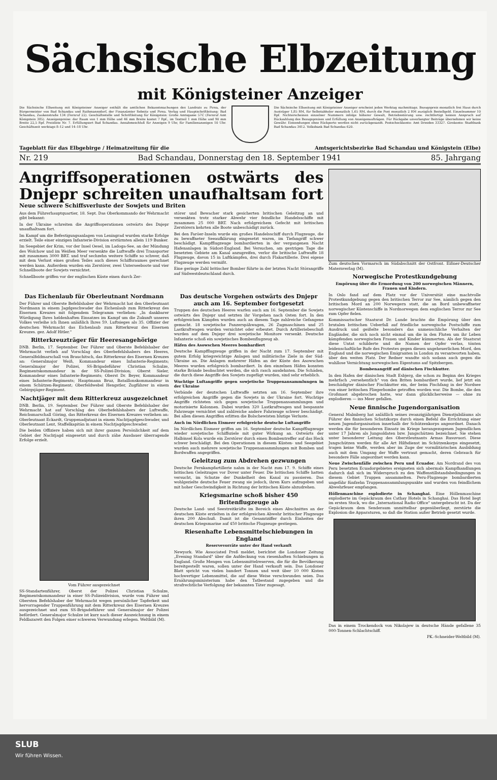Sächsische Elbzeitung
mit Königsteiner Anzeiger
Die Sächsische Elbzeitung mit Königsteiner Anzeiger enthält die amtlichen Bekanntmachungen des Landrats zu Pirna, der Bürgermeister von Bad Schandau und Rathmannsdorf, der Finanzämter Sebnitz und Pirna. Verlag und Hauptschriftleitung: Bad Schandau, Zaukenstraße 134 (Fernruf 22). Geschäftsstelle und Schriftleitung für Königstein: Große Amtsgasse 57C (Fernruf Amt Königstein 385). Anzeigenpreise: der Raum von 1 mm Höhe und 46 mm Breite kostet 7 Rpf., im Textteil 1 mm Höhe und 90 mm Breite 22,5 Rpf. Preisliste Nr. 7. Erfüllungsort Bad Schandau. Annahmeschluß für Anzeigen 9 Uhr, für Familienanzeigen 10 Uhr. Geschäftszeit werktags 8–12 und 14–18 Uhr.
Die Sächsische Elbzeitung mit Königsteiner Anzeiger erscheint jeden Werktag nachmittags. Bezugspreis monatlich frei Haus durch Austräger 1,85 RM, für Selbstabholer monatlich 1,65 RM, durch die Post monatlich 2 RM zuzüglich Bestellgeld. Einzelnummer 10 Rpf. Nichterscheinen einzelner Nummern infolge höherer Gewalt, Betriebsstörung usw. rechtfertigt keinen Anspruch auf Rückzahlung des Bezugspreises und Erfüllung von Anzeigenaufträgen. Für Rückgabe unverlangter Beiträge übernehmen wir keine Gewähr. Einsendungen ohne Rückporto werden nicht zurückgesandt. Postscheckkonto: Amt Dresden 33327. Girokonto: Stadtbank Bad Schandau 3412. Volksbank Bad Schandau 620.
Tageblatt für das Elbgebirge / Heimatzeitung für die Amtsgerichtsbezirke Bad Schandau und Königstein (Elbe)
Nr. 219 Bad Schandau, Donnerstag den 18. September 1941 85. Jahrgang
Angriffsoperationen ostwärts des Dnjepr schreiten unaufhaltsam fort
Neue schwere Schiffsverluste der Sowjets und Briten
Aus dem Führerhauptquartier, 18. Sept. Das Oberkommando der Wehrmacht gibt bekannt:
In der Ukraine schreiten die Angriffsoperationen ostwärts des Dnjepr unaufhaltsam fort.
Im Kampf um die Befestigungsanlagen von Leningrad wurden starke Erfolge erzielt. Teile einer einzigen Infanterie-Division erstürmten allein 119 Bunker.
Im Seegebiet der Krim, vor der Insel Oesel, im Ladoga-See, an der Mündung des Wolchow und im Weißen Meer versenkte die Luftwaffe drei Transporter mit zusammen 3000 BRT. und traf sechzehn weitere Schiffe so schwer, daß mit dem Verlust eines großen Teiles auch dieses Schiffsraumes gerechnet werden kann. Außerdem wurden ein Zerstörer, zwei Unterseeboote und vier Schnellboote der Sowjets vernichtet.
Schnellboote griffen vor der englischen Küste einen durch Zer-
störer und Bewacher stark gesicherten britischen Geleitzug an und versenkten trotz starker Abwehr vier feindliche Handelsschiffe mit zusammen 25 000 BRT. Nach erfolgreichem Gefecht mit britischen Zerstörern kehrten alle Boote unbeschädigt zurück.
Bei den Faröer-Inseln wurde ein großes Handelsschiff durch Flugzeuge, die zu bewaffneter Seeaufklärung eingesetzt waren, im Tiefangriff schwer beschädigt. Kampfflugzeuge bombardierten in der vergangenen Nacht Hafenanlagen in Südost-England. Bei Versuchen, am gestrigen Tage die besetzten Gebiete am Kanal anzugreifen, verlor die britische Luftwaffe 18 Flugzeuge, davon 15 in Luftkämpfen, drei durch Flakartillerie. Drei eigene Flugzeuge werden vermißt.
Eine geringe Zahl britischer Bomber führte in der letzten Nacht Störangriffe auf Südwestdeutschland durch.
Das Eichenlaub für Oberleutnant Nordmann
Der Führer und Oberste Befehlshaber der Wehrmacht hat den Oberleutnant Nordmann in einem Jagdgeschwader das Eichenlaub zum Ritterkreuz des Eisernen Kreuzes mit folgendem Telegramm verliehen: „In dankbarer Würdigung Ihres heldenhaften Einsatzes im Kampf um die Zukunft unseres Volkes verleihe ich Ihnen anläßlich Ihres 59. Luftsieges als 35. Offizier der deutschen Wehrmacht das Eichenlaub zum Ritterkreuz des Eisernen Kreuzes. gez. Adolf Hitler."
Ritterkreuzträger für Heeresangehörige
DNB. Berlin, 17. September. Der Führer und Oberste Befehlshaber der Wehrmacht verlieh auf Vorschlag des Oberbefehlshabers des Heeres, Generalfeldmarschall von Brauchitsch, das Ritterkreuz des Eisernen Kreuzes an: Generalmajor Weiß, Kommandeur eines Infanterie-Regiments; Generalmajor der Polizei, SS-Brigadeführer Christian Schulze, Regimentskommandeur in der SS-Polizei-Division; Oberst Sieler, Kommandeur eines Infanterie-Regiments; Oberst Dr. Beyer, Kommandeur eines Infanterie-Regiments; Hauptmann Bruz, Bataillonskommandeur in einem Schützen-Regiment; Oberfeldwebel Hengstler, Zugführer in einem Gebirgsjäger-Regiment.
Nachtjäger mit dem Ritterkreuz ausgezeichnet
DNB. Berlin, 19. September. Der Führer und Oberste Befehlshaber der Wehrmacht hat auf Vorschlag des Oberbefehlshabers der Luftwaffe, Reichsmarschall Göring, das Ritterkreuz des Eisernen Kreuzes verliehen an: Oberleutnant Eckardt, Gruppenadjutant in einem Nachtjagdgeschwader, und Oberleutnant Lent, Staffelkapitän in einem Nachtjagdgeschwader.
Die beiden Offiziere haben sich mit ihrer ganzen Persönlichkeit auf dem Gebiet der Nachtjagd eingesetzt und durch zähe Ausdauer überragende Erfolge erzielt.
Vom Führer ausgezeichnet
SS-Standartenführer, Oberst der Polizei Christian Schulze, Regimentskommandeur in einer SS-Polizeidivision, wurde vom Führer und Obersten Befehlshaber der Wehrmacht wegen persönlicher Tapferkeit und hervorragender Truppenführung mit dem Ritterkreuz des Eisernen Kreuzes ausgezeichnet und zum SS-Brigadeführer und Generalmajor der Polizei befördert. Generalmajor Schulze ist kurz nach dieser Auszeichnung in einem Feldlazarett den Folgen einer schweren Verwundung erlegen. Weltbild (M).
Das deutsche Vorgehen ostwärts des Dnjepr auch am 16. September fortgesetzt
Truppen des deutschen Heeres warfen auch am 16. September die Sowjets ostwärts des Dnjepr und setzten ihr Vorgehen nach Osten fort. In den erfolgreichen Kämpfen wurden auch an diesem Tage zahlreiche Gefangene gemacht. 18 sowjetische Panzerspähwagen, 26 Zugmaschinen und 25 Lastkraftwagen wurden vernichtet oder erbeutet. Durch Artilleriebeschuß wurden auf dem Dnjepr drei sowjetische Monitore versenkt. Deutsche Infanterie schoß ein sowjetisches Bombenflugzeug ab.
Häfen des Asowschen Meeres bombardiert
Deutsche Kampfflugzeuge griffen in der Nacht zum 17. September mit gutem Erfolg kriegswichtige Anlagen und militärische Ziele in der Süd-Ukraine an. Die Anlagen mehrerer Häfen an der Küste des Asowschen Meeres wurden erfolgreich bombardiert. In den einzelnen Häfen konnten starke Brände beobachtet werden, die sich rasch ausdehnten. Die Schäden, die durch diese Angriffe den Sowjets zugefügt wurden, sind sehr erheblich.
Wuchtige Luftangriffe gegen sowjetische Truppenansammlungen in der Ukraine
Verbände der deutschen Luftwaffe setzten am 16. September ihre erfolgreichen Angriffe gegen die Sowjets in der Ukraine fort. Wuchtige Angriffe richteten sich gegen sowjetische Truppenansammlungen und motorisierte Kolonnen. Dabei wurden 320 Lastkraftwagen und bespannte Fahrzeuge vernichtet und zahlreiche andere Fahrzeuge schwer beschädigt. Bei allen diesen Angriffen erlitten die Bolschewisten blutige Verluste.
Auch im Nördlichen Eismeer erfolgreiche deutsche Luftangriffe
Im Nördlichen Eismeer griffen am 16. September deutsche Kampfflugzeuge wieder sowjetische Schiffsziele mit guter Wirkung an. Ostwärts der Halbinsel Kola wurde ein Zerstörer durch einen Bombentreffer auf das Heck schwer beschädigt. Bei den Operationen in diesem Küsten- und Seegebiet wurden auch mehrere sowjetische Truppenansammlungen mit Bomben und Bordwaffen angegriffen.
Geleitzug zum Abdrehen gezwungen
Deutsche Fernkampfartillerie nahm in der Nacht zum 17. 9. Schiffe eines britischen Geleitzuges vor Dover unter Feuer. Die britischen Schiffe hatten versucht, im Schutze der Dunkelheit den Kanal zu passieren. Das wohlgezielte deutsche Feuer zwang sie jedoch, ihren Kurs aufzugeben und mit hoher Geschwindigkeit in Richtung der britischen Küste abzudrehen.
Kriegsmarine schoß bisher 450 Britenflugzeuge ab
Deutsche Land- und Seestreitkräfte im Bereich eines Abschnittes an der deutschen Küste erzielten in der erfolgreichen Abwehr britischer Flugzeuge ihren 200 Abschuß. Damit ist die Gesamtziffer durch Einheiten der deutschen Kriegsmarine auf 450 britische Flugzeuge gestiegen.
Riesenhafte Lebensmittelschiebungen in England
Reservevorräte unter der Hand verkauft
Newyork. Wie Associated Preß meldet, berichtet die Londoner Zeitung „Evening Standard" über die Aufdeckung von riesenhaften Schiebungen in England. Große Mengen von Lebensmittelreserven, die für die Bevölkerung bereitgestellt waren, sollen unter der Hand verkauft sein. Das Londoner Blatt spricht von vielen hundert Tonnen und weit über 10 000 Kisten hochwertiger Lebensmittel, die auf diese Weise verschwunden seien. Das Ernährungsministerium habe den Tatbestand zugegeben und die strafrechtliche Verfolgung der bekannten Täter zugesagt.
Zum deutschen Vormarsch im Südabschnitt der Ostfront. Eißner-Deutscher Maternverlag (M).
Norwegische Protestkundgebung
Empörung über die Ermordung von 200 norwegischen Männern, Frauen und Kindern.
In Oslo fand auf dem Platz vor der Universität eine machtvolle Protestkundgebung gegen den britischen Terror zur See, nämlich gegen den britischen Mord an 200 Norwegern statt, die an Bord unbewaffneter norwegischer Küstenschiffe in Nordnorwegen dem englischen Terror zur See zum Opfer fielen.
Kommissarischer Staatsrat Dr. Lunde brachte die Empörung über den brutalen britischen Ueberfall auf friedliche norwegische Postschiffe zum Ausdruck und geißelte besonders das unmenschliche Verhalten der Engländer, die sich noch nicht einmal um die in den Fluten um ihr Leben kämpfenden norwegischen Frauen und Kinder kümmerten. Als der Staatsrat diese Untat schilderte und die Namen der Opfer verlas, tönten leidenschaftliche Rufe des Protestes gegen diesen ungeheuerlichen Mord, den England und die norwegischen Emigranten in London zu verantworten haben, über den weiten Platz. Der Redner wandte sich sodann auch gegen die wahllose Vernichtung norwegischen Eigentums auf Spitzbergen.
Bombenangriff auf dänischen Fischkutter.
In den Hafen der dänischen Stadt Esbjerg, die schon zu Beginn des Krieges mehrfach „versehentlich" von den Briten bombardiert wurde, lief jetzt ein beschädigter dänischer Fischkutter ein, der beim Fischfang in der Nordsee von einer britischen Fliegerbombe getroffen worden war. Die Bombe, die den Großmast abgebrochen hatte, war dann glücklicherweise — ohne zu explodieren — ins Meer gefallen.
Neue finnische Jugendorganisation
General Malmberg hat anläßlich seines zwanzigjährigen Dienstjubiläums als Führer des finnischen Schutzkorps durch einen Befehl die Errichtung einer neuen Jugendorganisation innerhalb der Schützenkorps angeordnet. Danach werden die für besonderen Einsatz im Kriege herangezogenen Jugendlichen unter 17 Jahren als Jungsoldaten bzw. Jungschützen bezeichnet. Sie stehen unter besonderer Leitung des Oberstleutnants Armas Rusuvuori. Diese Jungschützen werden für alle Art Hilfsdienst im Schützenkorps eingesetzt, tragen keine Waffe, werden aber im Zuge der vormilitärischen Ausbildung auch mit dem Umgang der Waffe vertraut gemacht, deren Gebrauch für besondere Fälle angeordnet werden kann.
Neue Zwischenfälle zwischen Peru und Ecuador. Am Nordrand des von Peru besetzten Ecuadorgebietes ereigneten sich abermals Kampfhandlungen dadurch daß sich im Widerspruch zu den Waffenstillstandsbedingungen in diesem Gebiet Truppen ansammelten. Peru-Flugzeuge bombardierten ungefähr fünfzehn Truppenansammlungspunkte und wurden von feindlichem Abwehrfeuer empfangen.
Höllenmaschine explodierte in Schanghai. Eine Höllenmaschine explodierte im Gepäckraum des Cathay Hotels in Schanghai. Das Hotel liegt im ersten Stock, wo die „International Radio Office" untergebracht ist. Da der Gepäckraum dem Senderaum unmittelbar gegenüberliegt, zerstörte die Explosion die Apparaturen, so daß die Station außer Betrieb gesetzt wurde.
Das in einem Trockendock von Nikolajew in deutsche Hände gefallene 35 000-Tonnen-Schlachtschiff.
PK.-Schneider-Weltbild (M).
SLUB
Wir führen Wissen.